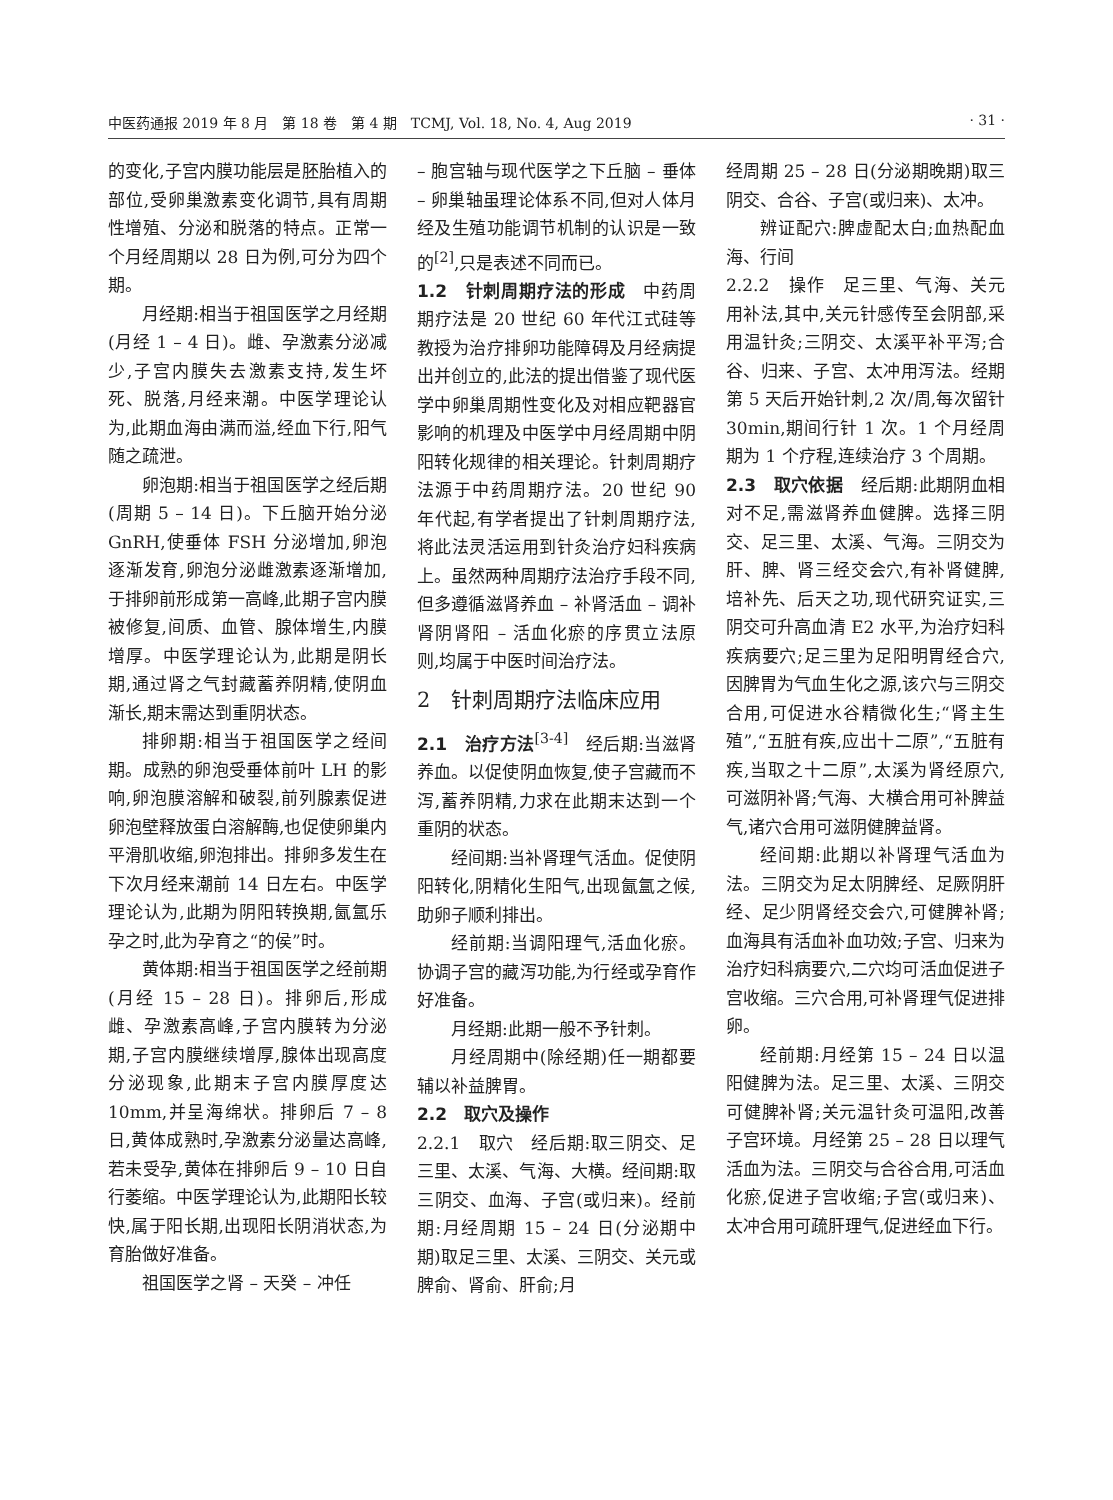中医药通报 2019 年 8 月　第 18 卷　第 4 期　TCMJ, Vol. 18, No. 4, Aug 2019 · 31 ·
的变化,子宫内膜功能层是胚胎植入的部位,受卵巢激素变化调节,具有周期性增殖、分泌和脱落的特点。正常一个月经周期以 28 日为例,可分为四个期。
月经期:相当于祖国医学之月经期(月经 1 – 4 日)。雌、孕激素分泌减少,子宫内膜失去激素支持,发生坏死、脱落,月经来潮。中医学理论认为,此期血海由满而溢,经血下行,阳气随之疏泄。
卵泡期:相当于祖国医学之经后期(周期 5 – 14 日)。下丘脑开始分泌 GnRH,使垂体 FSH 分泌增加,卵泡逐渐发育,卵泡分泌雌激素逐渐增加,于排卵前形成第一高峰,此期子宫内膜被修复,间质、血管、腺体增生,内膜增厚。中医学理论认为,此期是阴长期,通过肾之气封藏蓄养阴精,使阴血渐长,期末需达到重阴状态。
排卵期:相当于祖国医学之经间期。成熟的卵泡受垂体前叶 LH 的影响,卵泡膜溶解和破裂,前列腺素促进卵泡壁释放蛋白溶解酶,也促使卵巢内平滑肌收缩,卵泡排出。排卵多发生在下次月经来潮前 14 日左右。中医学理论认为,此期为阴阳转换期,氤氲乐孕之时,此为孕育之“的侯”时。
黄体期:相当于祖国医学之经前期(月经 15 – 28 日)。排卵后,形成雌、孕激素高峰,子宫内膜转为分泌期,子宫内膜继续增厚,腺体出现高度分泌现象,此期末子宫内膜厚度达 10mm,并呈海绵状。排卵后 7 – 8 日,黄体成熟时,孕激素分泌量达高峰,若未受孕,黄体在排卵后 9 – 10 日自行萎缩。中医学理论认为,此期阳长较快,属于阳长期,出现阳长阴消状态,为育胎做好准备。
祖国医学之肾 – 天癸 – 冲任
– 胞宫轴与现代医学之下丘脑 – 垂体 – 卵巢轴虽理论体系不同,但对人体月经及生殖功能调节机制的认识是一致的<sup>[2]</sup>,只是表述不同而已。
1.2　针刺周期疗法的形成　中药周期疗法是 20 世纪 60 年代江式硅等教授为治疗排卵功能障碍及月经病提出并创立的,此法的提出借鉴了现代医学中卵巢周期性变化及对相应靶器官影响的机理及中医学中月经周期中阴阳转化规律的相关理论。针刺周期疗法源于中药周期疗法。20 世纪 90 年代起,有学者提出了针刺周期疗法,将此法灵活运用到针灸治疗妇科疾病上。虽然两种周期疗法治疗手段不同,但多遵循滋肾养血 – 补肾活血 – 调补肾阴肾阳 – 活血化瘀的序贯立法原则,均属于中医时间治疗法。
2　针刺周期疗法临床应用
2.1　治疗方法<sup>[3-4]</sup>　经后期:当滋肾养血。以促使阴血恢复,使子宫藏而不泻,蓄养阴精,力求在此期末达到一个重阴的状态。
经间期:当补肾理气活血。促使阴阳转化,阴精化生阳气,出现氤氲之候,助卵子顺利排出。
经前期:当调阳理气,活血化瘀。协调子宫的藏泻功能,为行经或孕育作好准备。
月经期:此期一般不予针刺。
月经周期中(除经期)任一期都要辅以补益脾胃。
2.2　取穴及操作
2.2.1　取穴　经后期:取三阴交、足三里、太溪、气海、大横。经间期:取三阴交、血海、子宫(或归来)。经前期:月经周期 15 – 24 日(分泌期中期)取足三里、太溪、三阴交、关元或脾俞、肾俞、肝俞;月
经周期 25 – 28 日(分泌期晚期)取三阴交、合谷、子宫(或归来)、太冲。
辨证配穴:脾虚配太白;血热配血海、行间
2.2.2　操作　足三里、气海、关元用补法,其中,关元针感传至会阴部,采用温针灸;三阴交、太溪平补平泻;合谷、归来、子宫、太冲用泻法。经期第 5 天后开始针刺,2 次/周,每次留针 30min,期间行针 1 次。1 个月经周期为 1 个疗程,连续治疗 3 个周期。
2.3　取穴依据　经后期:此期阴血相对不足,需滋肾养血健脾。选择三阴交、足三里、太溪、气海。三阴交为肝、脾、肾三经交会穴,有补肾健脾,培补先、后天之功,现代研究证实,三阴交可升高血清 E2 水平,为治疗妇科疾病要穴;足三里为足阳明胃经合穴,因脾胃为气血生化之源,该穴与三阴交合用,可促进水谷精微化生;“肾主生殖”,“五脏有疾,应出十二原”,“五脏有疾,当取之十二原”,太溪为肾经原穴,可滋阴补肾;气海、大横合用可补脾益气,诸穴合用可滋阴健脾益肾。
经间期:此期以补肾理气活血为法。三阴交为足太阴脾经、足厥阴肝经、足少阴肾经交会穴,可健脾补肾;血海具有活血补血功效;子宫、归来为治疗妇科病要穴,二穴均可活血促进子宫收缩。三穴合用,可补肾理气促进排卵。
经前期:月经第 15 – 24 日以温阳健脾为法。足三里、太溪、三阴交可健脾补肾;关元温针灸可温阳,改善子宫环境。月经第 25 – 28 日以理气活血为法。三阴交与合谷合用,可活血化瘀,促进子宫收缩;子宫(或归来)、太冲合用可疏肝理气,促进经血下行。